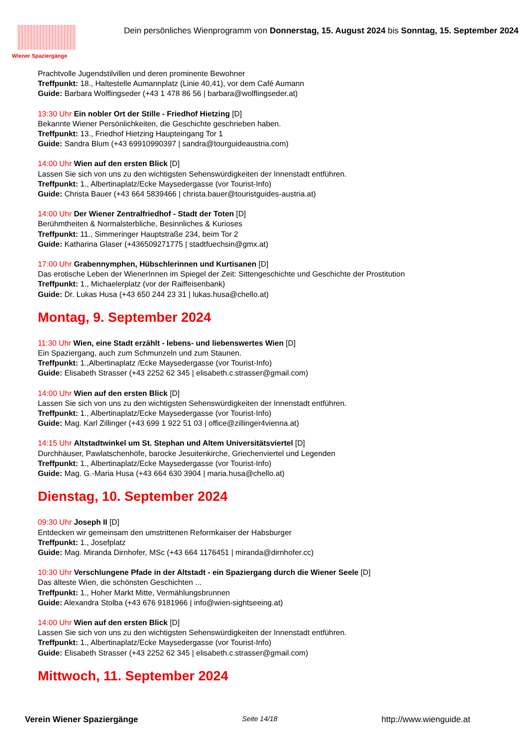Wiener Spaziergänge
Dein persönliches Wienprogramm von Donnerstag, 15. August 2024 bis Sonntag, 15. September 2024
Prachtvolle Jugendstilvillen und deren prominente Bewohner
Treffpunkt: 18., Haltestelle Aumannplatz (Linie 40,41), vor dem Café Aumann
Guide: Barbara Wolflingseder (+43 1 478 86 56 | barbara@wolflingseder.at)
13:30 Uhr Ein nobler Ort der Stille - Friedhof Hietzing [D]
Bekannte Wiener Persönlichkeiten, die Geschichte geschrieben haben.
Treffpunkt: 13., Friedhof Hietzing Haupteingang Tor 1
Guide: Sandra Blum (+43 69910990397 | sandra@tourguideaustria.com)
14:00 Uhr Wien auf den ersten Blick [D]
Lassen Sie sich von uns zu den wichtigsten Sehenswürdigkeiten der Innenstadt entführen.
Treffpunkt: 1., Albertinaplatz/Ecke Maysedergasse (vor Tourist-Info)
Guide: Christa Bauer (+43 664 5839466 | christa.bauer@touristguides-austria.at)
14:00 Uhr Der Wiener Zentralfriedhof - Stadt der Toten [D]
Berühmtheiten & Normalsterbliche, Besinnliches & Kurioses
Treffpunkt: 11., Simmeringer Hauptstraße 234, beim Tor 2
Guide: Katharina Glaser (+436509271775 | stadtfuechsin@gmx.at)
17:00 Uhr Grabennymphen, Hübschlerinnen und Kurtisanen [D]
Das erotische Leben der WienerInnen im Spiegel der Zeit: Sittengeschichte und Geschichte der Prostitution
Treffpunkt: 1., Michaelerplatz (vor der Raiffeisenbank)
Guide: Dr. Lukas Husa (+43 650 244 23 31 | lukas.husa@chello.at)
Montag, 9. September 2024
11:30 Uhr Wien, eine Stadt erzählt - lebens- und liebenswertes Wien [D]
Ein Spaziergang, auch zum Schmunzeln und zum Staunen.
Treffpunkt: 1.,Albertinaplatz /Ecke Maysedergasse (vor Tourist-Info)
Guide: Elisabeth Strasser (+43 2252 62 345 | elisabeth.c.strasser@gmail.com)
14:00 Uhr Wien auf den ersten Blick [D]
Lassen Sie sich von uns zu den wichtigsten Sehenswürdigkeiten der Innenstadt entführen.
Treffpunkt: 1., Albertinaplatz/Ecke Maysedergasse (vor Tourist-Info)
Guide: Mag. Karl Zillinger (+43 699 1 922 51 03 | office@zillinger4vienna.at)
14:15 Uhr Altstadtwinkel um St. Stephan und Altem Universitätsviertel [D]
Durchhäuser, Pawlatschenhöfe, barocke Jesuitenkirche, Griechenviertel und Legenden
Treffpunkt: 1., Albertinaplatz/Ecke Maysedergasse (vor Tourist-Info)
Guide: Mag. G.-Maria Husa (+43 664 630 3904 | maria.husa@chello.at)
Dienstag, 10. September 2024
09:30 Uhr Joseph II [D]
Entdecken wir gemeinsam den umstrittenen Reformkaiser der Habsburger
Treffpunkt: 1., Josefplatz
Guide: Mag. Miranda Dirnhofer, MSc (+43 664 1176451 | miranda@dirnhofer.cc)
10:30 Uhr Verschlungene Pfade in der Altstadt - ein Spaziergang durch die Wiener Seele [D]
Das älteste Wien, die schönsten Geschichten ...
Treffpunkt: 1., Hoher Markt Mitte, Vermählungsbrunnen
Guide: Alexandra Stolba (+43 676 9181966 | info@wien-sightseeing.at)
14:00 Uhr Wien auf den ersten Blick [D]
Lassen Sie sich von uns zu den wichtigsten Sehenswürdigkeiten der Innenstadt entführen.
Treffpunkt: 1., Albertinaplatz/Ecke Maysedergasse (vor Tourist-Info)
Guide: Elisabeth Strasser (+43 2252 62 345 | elisabeth.c.strasser@gmail.com)
Mittwoch, 11. September 2024
Verein Wiener Spaziergänge Seite 14/18 http://www.wienguide.at